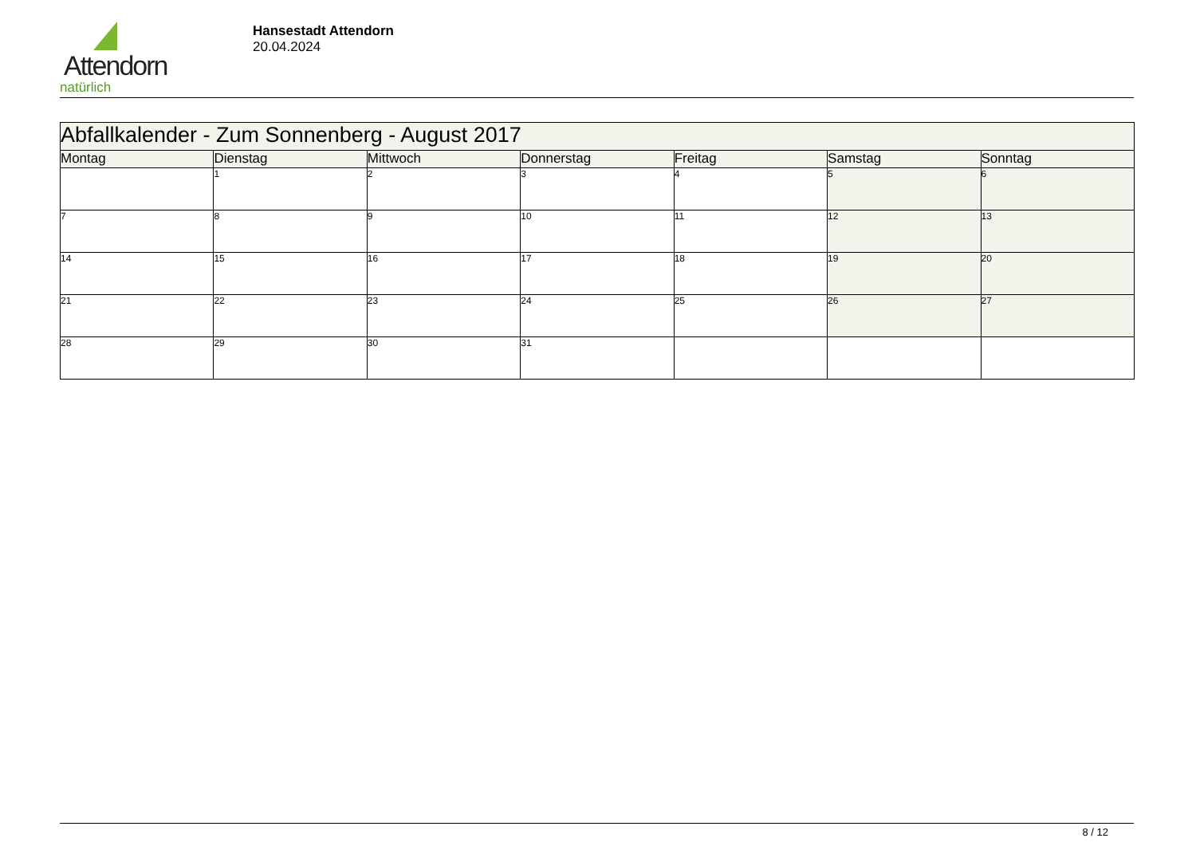Attendorn
natürlich
Hansestadt Attendorn
20.04.2024
| Abfallkalender - Zum Sonnenberg - August 2017 | | | | | | |
| Montag | Dienstag | Mittwoch | Donnerstag | Freitag | Samstag | Sonntag |
| | 1 | 2 | 3 | 4 | 5 | 6 |
| 7 | 8 | 9 | 10 | 11 | 12 | 13 |
| 14 | 15 | 16 | 17 | 18 | 19 | 20 |
| 21 | 22 | 23 | 24 | 25 | 26 | 27 |
| 28 | 29 | 30 | 31 | | | |
8 / 12